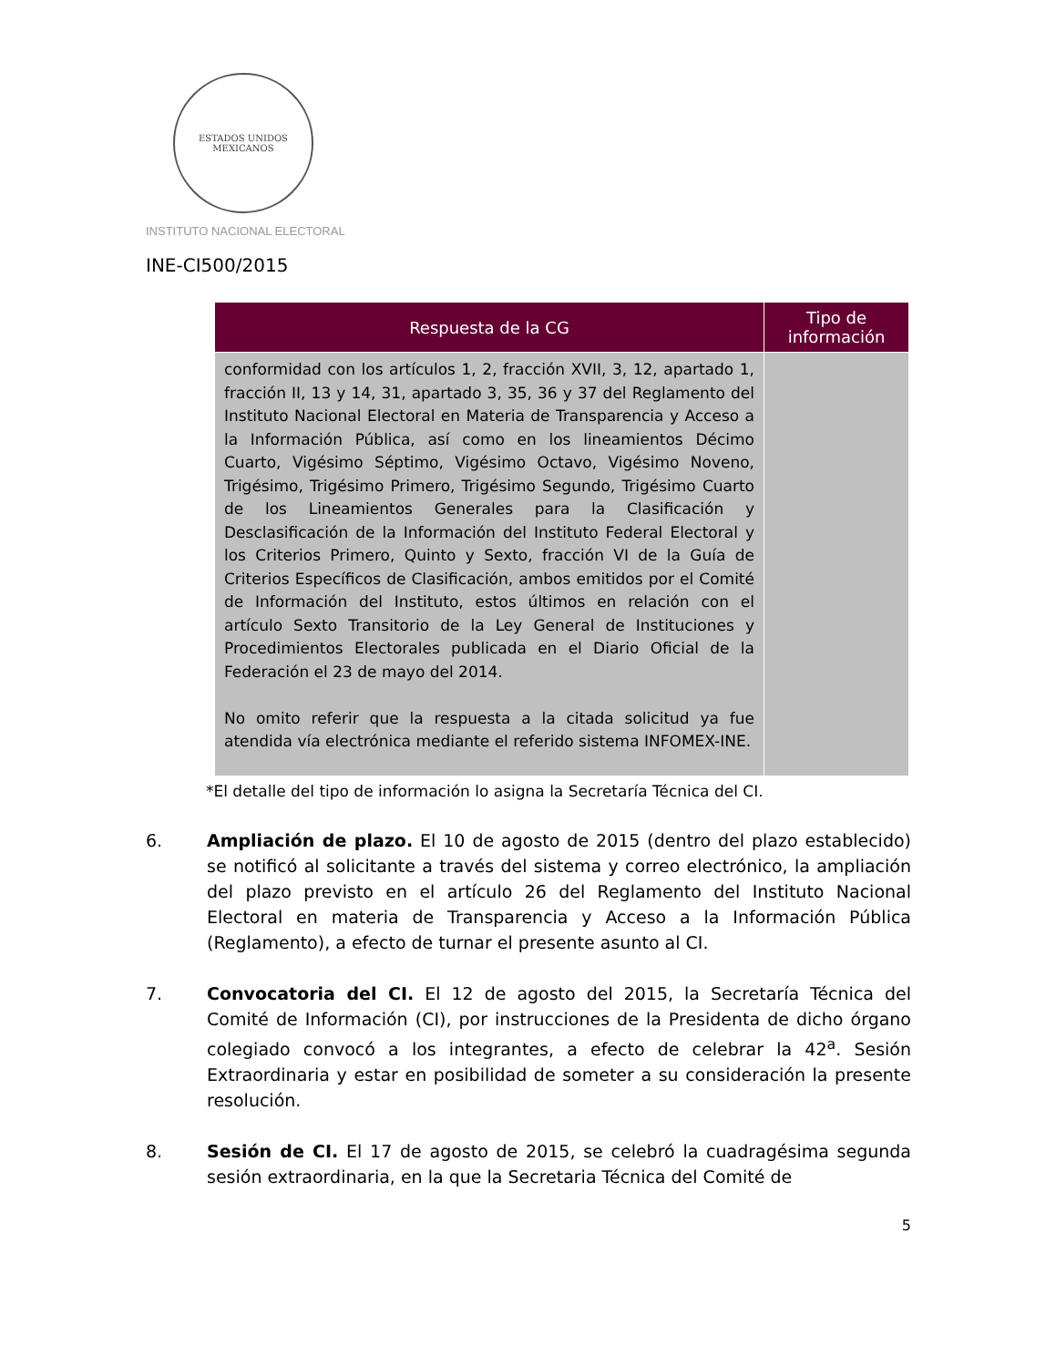ESTADOS UNIDOS MEXICANOS
INSTITUTO NACIONAL ELECTORAL
INE-CI500/2015
| Respuesta de la CG | Tipo de información |
| --- | --- |
| conformidad con los artículos 1, 2, fracción XVII, 3, 12, apartado 1, fracción II, 13 y 14, 31, apartado 3, 35, 36 y 37 del Reglamento del Instituto Nacional Electoral en Materia de Transparencia y Acceso a la Información Pública, así como en los lineamientos Décimo Cuarto, Vigésimo Séptimo, Vigésimo Octavo, Vigésimo Noveno, Trigésimo, Trigésimo Primero, Trigésimo Segundo, Trigésimo Cuarto de los Lineamientos Generales para la Clasificación y Desclasificación de la Información del Instituto Federal Electoral y los Criterios Primero, Quinto y Sexto, fracción VI de la Guía de Criterios Específicos de Clasificación, ambos emitidos por el Comité de Información del Instituto, estos últimos en relación con el artículo Sexto Transitorio de la Ley General de Instituciones y Procedimientos Electorales publicada en el Diario Oficial de la Federación el 23 de mayo del 2014. No omito referir que la respuesta a la citada solicitud ya fue atendida vía electrónica mediante el referido sistema INFOMEX-INE. | |
*El detalle del tipo de información lo asigna la Secretaría Técnica del CI.
6. Ampliación de plazo. El 10 de agosto de 2015 (dentro del plazo establecido) se notificó al solicitante a través del sistema y correo electrónico, la ampliación del plazo previsto en el artículo 26 del Reglamento del Instituto Nacional Electoral en materia de Transparencia y Acceso a la Información Pública (Reglamento), a efecto de turnar el presente asunto al CI.
7. Convocatoria del CI. El 12 de agosto del 2015, la Secretaría Técnica del Comité de Información (CI), por instrucciones de la Presidenta de dicho órgano colegiado convocó a los integrantes, a efecto de celebrar la 42<sup>a</sup>. Sesión Extraordinaria y estar en posibilidad de someter a su consideración la presente resolución.
8. Sesión de CI. El 17 de agosto de 2015, se celebró la cuadragésima segunda sesión extraordinaria, en la que la Secretaria Técnica del Comité de
5